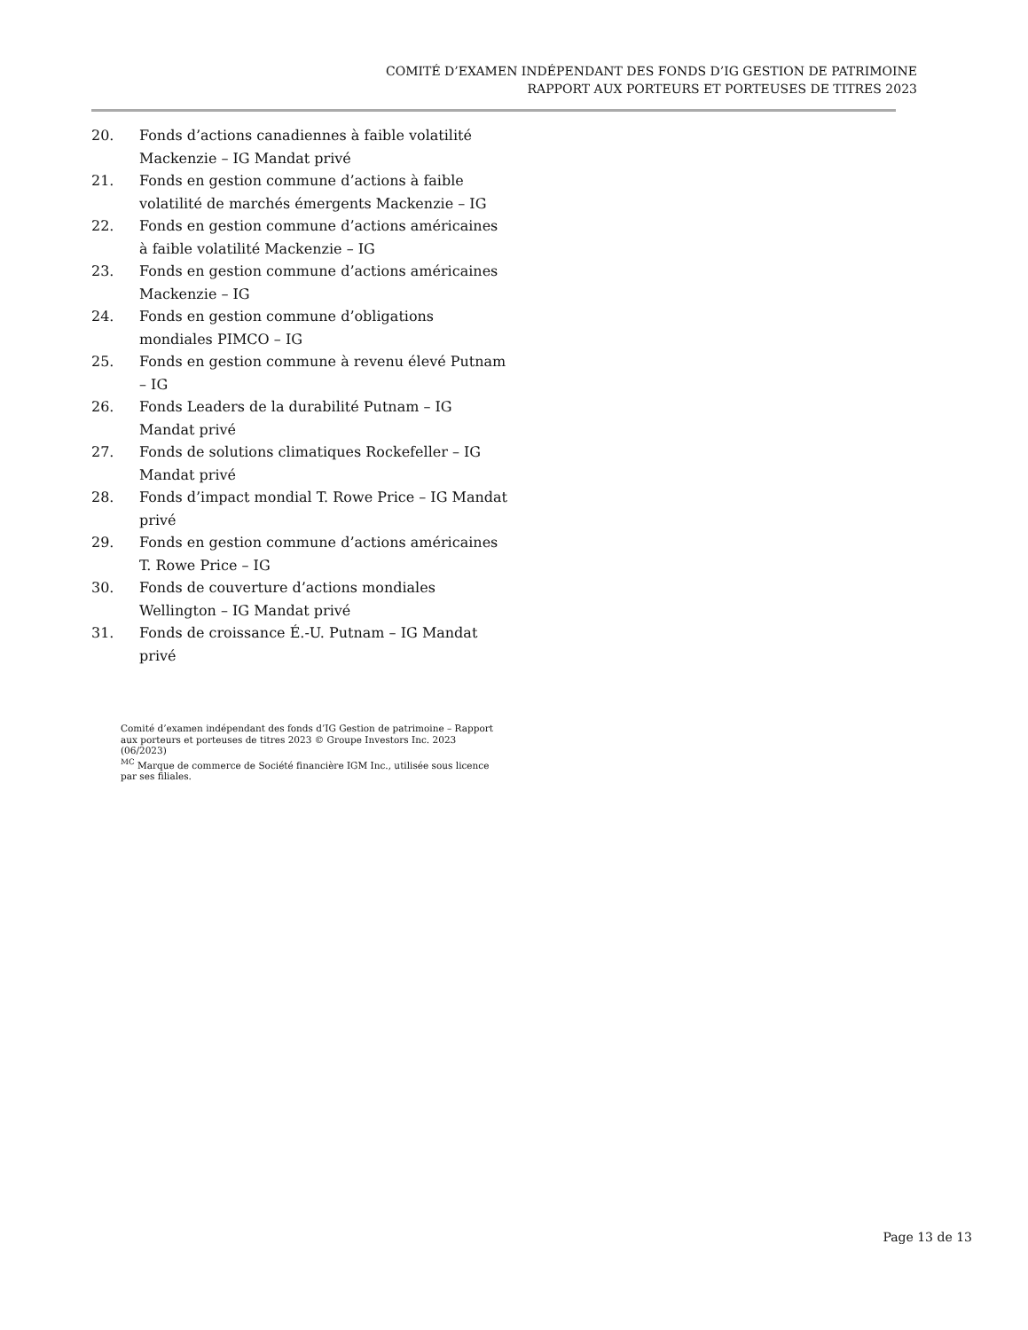COMITÉ D’EXAMEN INDÉPENDANT DES FONDS D’IG GESTION DE PATRIMOINE
RAPPORT AUX PORTEURS ET PORTEUSES DE TITRES 2023
20. Fonds d’actions canadiennes à faible volatilité Mackenzie – IG Mandat privé
21. Fonds en gestion commune d’actions à faible volatilité de marchés émergents Mackenzie – IG
22. Fonds en gestion commune d’actions américaines à faible volatilité Mackenzie – IG
23. Fonds en gestion commune d’actions américaines Mackenzie – IG
24. Fonds en gestion commune d’obligations mondiales PIMCO – IG
25. Fonds en gestion commune à revenu élevé Putnam – IG
26. Fonds Leaders de la durabilité Putnam – IG Mandat privé
27. Fonds de solutions climatiques Rockefeller – IG Mandat privé
28. Fonds d’impact mondial T. Rowe Price – IG Mandat privé
29. Fonds en gestion commune d’actions américaines T. Rowe Price – IG
30. Fonds de couverture d’actions mondiales Wellington – IG Mandat privé
31. Fonds de croissance É.-U. Putnam – IG Mandat privé
Comité d’examen indépendant des fonds d’IG Gestion de patrimoine – Rapport aux porteurs et porteuses de titres 2023 © Groupe Investors Inc. 2023 (06/2023)
<sup>MC</sup> Marque de commerce de Société financière IGM Inc., utilisée sous licence par ses filiales.
Page 13 de 13